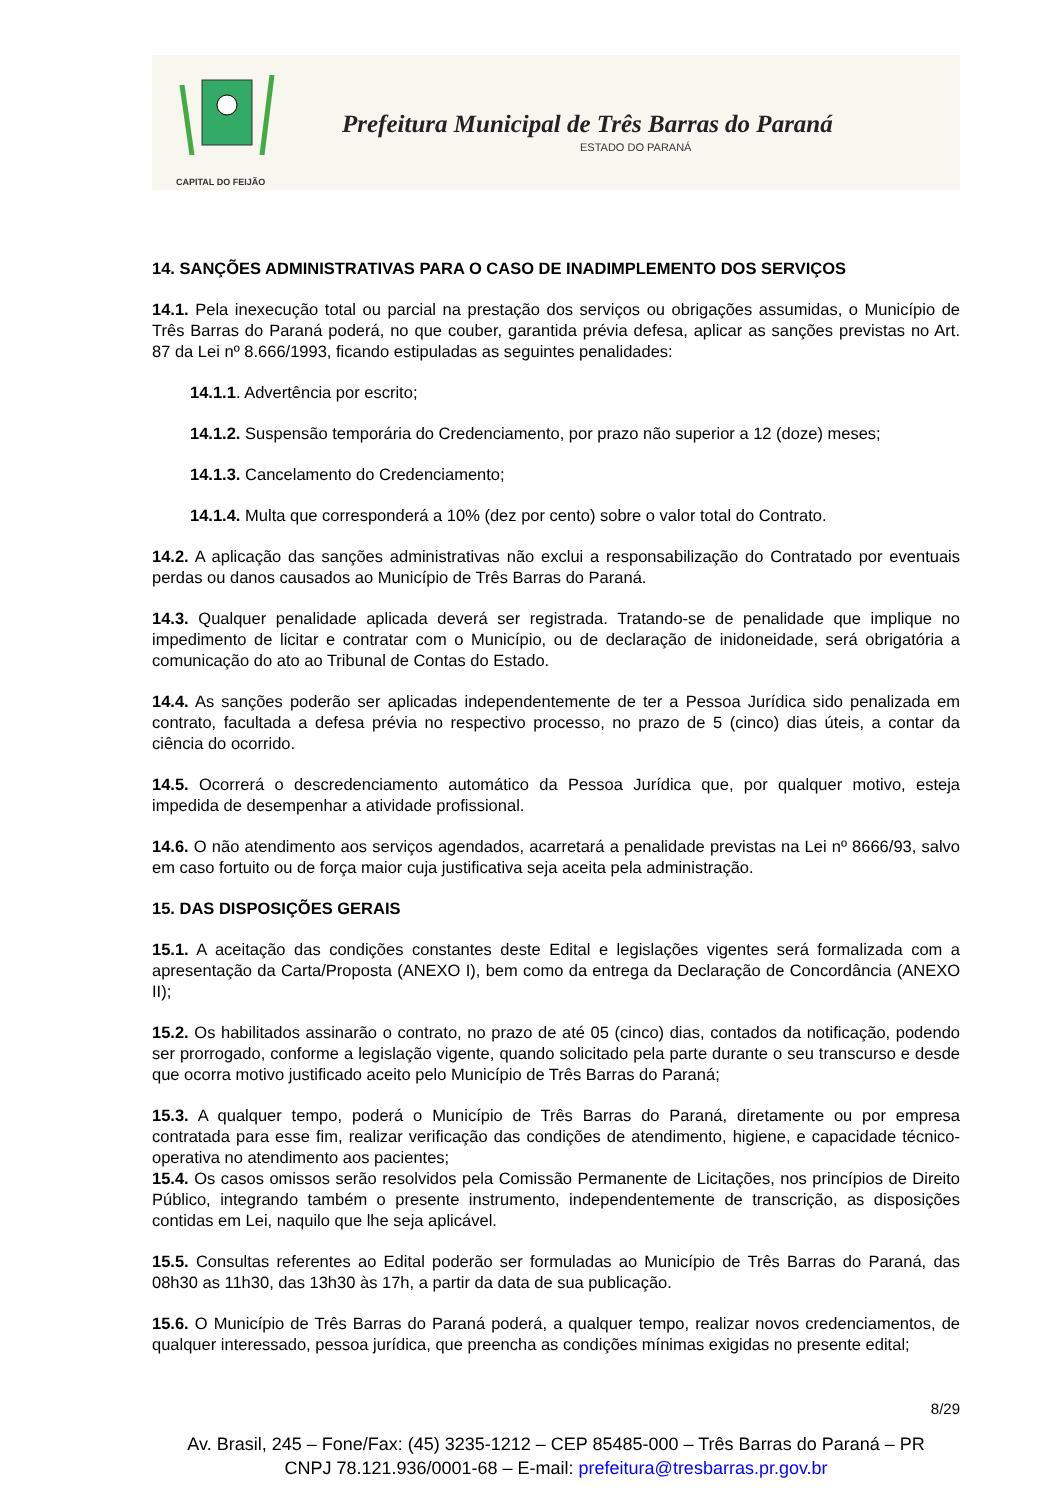CAPITAL DO FEIJÃO
Prefeitura Municipal de Três Barras do Paraná
ESTADO DO PARANÁ
14. SANÇÕES ADMINISTRATIVAS PARA O CASO DE INADIMPLEMENTO DOS SERVIÇOS
14.1. Pela inexecução total ou parcial na prestação dos serviços ou obrigações assumidas, o Município de Três Barras do Paraná poderá, no que couber, garantida prévia defesa, aplicar as sanções previstas no Art. 87 da Lei nº 8.666/1993, ficando estipuladas as seguintes penalidades:
14.1.1. Advertência por escrito;
14.1.2. Suspensão temporária do Credenciamento, por prazo não superior a 12 (doze) meses;
14.1.3. Cancelamento do Credenciamento;
14.1.4. Multa que corresponderá a 10% (dez por cento) sobre o valor total do Contrato.
14.2. A aplicação das sanções administrativas não exclui a responsabilização do Contratado por eventuais perdas ou danos causados ao Município de Três Barras do Paraná.
14.3. Qualquer penalidade aplicada deverá ser registrada. Tratando-se de penalidade que implique no impedimento de licitar e contratar com o Município, ou de declaração de inidoneidade, será obrigatória a comunicação do ato ao Tribunal de Contas do Estado.
14.4. As sanções poderão ser aplicadas independentemente de ter a Pessoa Jurídica sido penalizada em contrato, facultada a defesa prévia no respectivo processo, no prazo de 5 (cinco) dias úteis, a contar da ciência do ocorrido.
14.5. Ocorrerá o descredenciamento automático da Pessoa Jurídica que, por qualquer motivo, esteja impedida de desempenhar a atividade profissional.
14.6. O não atendimento aos serviços agendados, acarretará a penalidade previstas na Lei nº 8666/93, salvo em caso fortuito ou de força maior cuja justificativa seja aceita pela administração.
15. DAS DISPOSIÇÕES GERAIS
15.1. A aceitação das condições constantes deste Edital e legislações vigentes será formalizada com a apresentação da Carta/Proposta (ANEXO I), bem como da entrega da Declaração de Concordância (ANEXO II);
15.2. Os habilitados assinarão o contrato, no prazo de até 05 (cinco) dias, contados da notificação, podendo ser prorrogado, conforme a legislação vigente, quando solicitado pela parte durante o seu transcurso e desde que ocorra motivo justificado aceito pelo Município de Três Barras do Paraná;
15.3. A qualquer tempo, poderá o Município de Três Barras do Paraná, diretamente ou por empresa contratada para esse fim, realizar verificação das condições de atendimento, higiene, e capacidade técnico-operativa no atendimento aos pacientes;
15.4. Os casos omissos serão resolvidos pela Comissão Permanente de Licitações, nos princípios de Direito Público, integrando também o presente instrumento, independentemente de transcrição, as disposições contidas em Lei, naquilo que lhe seja aplicável.
15.5. Consultas referentes ao Edital poderão ser formuladas ao Município de Três Barras do Paraná, das 08h30 as 11h30, das 13h30 às 17h, a partir da data de sua publicação.
15.6. O Município de Três Barras do Paraná poderá, a qualquer tempo, realizar novos credenciamentos, de qualquer interessado, pessoa jurídica, que preencha as condições mínimas exigidas no presente edital;
8/29
Av. Brasil, 245 – Fone/Fax: (45) 3235-1212 – CEP 85485-000 – Três Barras do Paraná – PR
CNPJ 78.121.936/0001-68 – E-mail: prefeitura@tresbarras.pr.gov.br